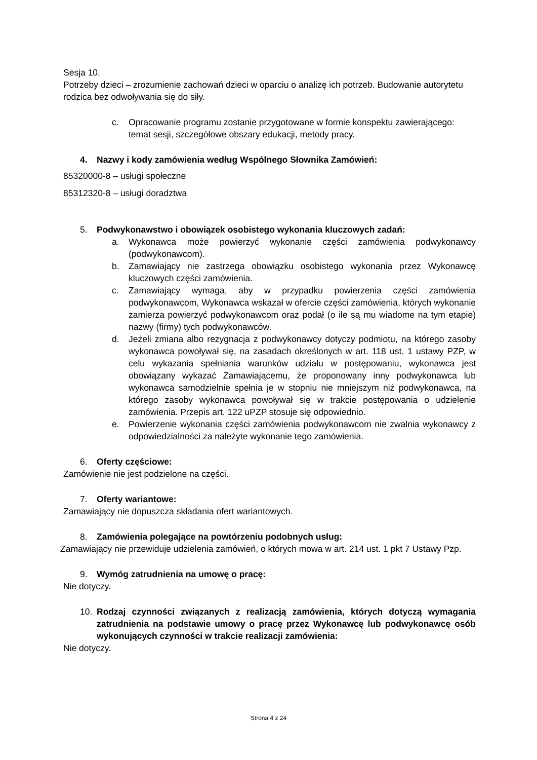Sesja 10.
Potrzeby dzieci – zrozumienie zachowań dzieci w oparciu o analizę ich potrzeb. Budowanie autorytetu rodzica bez odwoływania się do siły.
c. Opracowanie programu zostanie przygotowane w formie konspektu zawierającego: temat sesji, szczegółowe obszary edukacji, metody pracy.
4. Nazwy i kody zamówienia według Wspólnego Słownika Zamówień:
85320000-8 – usługi społeczne
85312320-8 – usługi doradztwa
5. Podwykonawstwo i obowiązek osobistego wykonania kluczowych zadań:
a. Wykonawca może powierzyć wykonanie części zamówienia podwykonawcy (podwykonawcom).
b. Zamawiający nie zastrzega obowiązku osobistego wykonania przez Wykonawcę kluczowych części zamówienia.
c. Zamawiający wymaga, aby w przypadku powierzenia części zamówienia podwykonawcom, Wykonawca wskazał w ofercie części zamówienia, których wykonanie zamierza powierzyć podwykonawcom oraz podał (o ile są mu wiadome na tym etapie) nazwy (firmy) tych podwykonawców.
d. Jeżeli zmiana albo rezygnacja z podwykonawcy dotyczy podmiotu, na którego zasoby wykonawca powoływał się, na zasadach określonych w art. 118 ust. 1 ustawy PZP, w celu wykazania spełniania warunków udziału w postępowaniu, wykonawca jest obowiązany wykazać Zamawiającemu, że proponowany inny podwykonawca lub wykonawca samodzielnie spełnia je w stopniu nie mniejszym niż podwykonawca, na którego zasoby wykonawca powoływał się w trakcie postępowania o udzielenie zamówienia. Przepis art. 122 uPZP stosuje się odpowiednio.
e. Powierzenie wykonania części zamówienia podwykonawcom nie zwalnia wykonawcy z odpowiedzialności za należyte wykonanie tego zamówienia.
6. Oferty częściowe:
Zamówienie nie jest podzielone na części.
7. Oferty wariantowe:
Zamawiający nie dopuszcza składania ofert wariantowych.
8. Zamówienia polegające na powtórzeniu podobnych usług:
Zamawiający nie przewiduje udzielenia zamówień, o których mowa w art. 214 ust. 1 pkt 7 Ustawy Pzp.
9. Wymóg zatrudnienia na umowę o pracę:
Nie dotyczy.
10. Rodzaj czynności związanych z realizacją zamówienia, których dotyczą wymagania zatrudnienia na podstawie umowy o pracę przez Wykonawcę lub podwykonawcę osób wykonujących czynności w trakcie realizacji zamówienia:
Nie dotyczy.
Strona 4 z 24